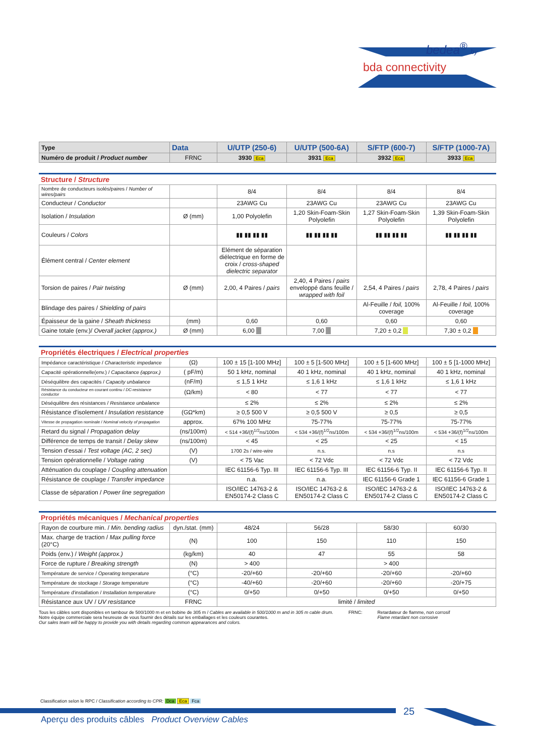bedea<sup>®</sup> by
bda connectivity
| Type | Data | U/UTP (250-6) | U/UTP (500-6A) | S/FTP (600-7) | S/FTP (1000-7A) |
| --- | --- | --- | --- | --- | --- |
| Numéro de produit / Product number | FRNC | 3930 Eca | 3931 Eca | 3932 Eca | 3933 Eca |
Structure / Structure
| Nombre de conducteurs isolés/paires / Number of wires/pairs | | 8/4 | 8/4 | 8/4 | 8/4 |
| Conducteur / Conductor | | 23AWG Cu | 23AWG Cu | 23AWG Cu | 23AWG Cu |
| Isolation / Insulation | Ø (mm) | 1,00 Polyolefin | 1,20 Skin-Foam-Skin Polyolefin | 1,27 Skin-Foam-Skin Polyolefin | 1,39 Skin-Foam-Skin Polyolefin |
| Couleurs / Colors | | ▮▮ ▮▮ ▮▮ ▮▮ | ▮▮ ▮▮ ▮▮ ▮▮ | ▮▮ ▮▮ ▮▮ ▮▮ | ▮▮ ▮▮ ▮▮ ▮▮ |
| Élément central / Center element | | Elément de séparation diélectrique en forme de croix / cross-shaped dielectric separator | | | |
| Torsion de paires / Pair twisting | Ø (mm) | 2,00, 4 Paires / pairs | 2,40, 4 Paires / pairs enveloppé dans feuille / wrapped with foil | 2,54, 4 Paires / pairs | 2,78, 4 Paires / pairs |
| Blindage des paires / Shielding of pairs | | | | Al-Feuille / foil, 100% coverage | Al-Feuille / foil, 100% coverage |
| Épaisseur de la gaine / Sheath thickness | (mm) | 0,60 | 0,60 | 0,60 | 0,60 |
| Gaine totale (env.)/ Overall jacket (approx.) | Ø (mm) | 6,00 | 7,00 | 7,20 ± 0,2 | 7,30 ± 0,2 |
Propriétés électriques / Electrical properties
| Impédance caractéristique / Characteristic impedance | (Ω) | 100 ± 15 [1-100 MHz] | 100 ± 5 [1-500 MHz] | 100 ± 5 [1-600 MHz] | 100 ± 5 [1-1000 MHz] |
| Capacité opérationnelle(env.) / Capacitance (approx.) | ( pF/m) | 50 1 kHz, nominal | 40 1 kHz, nominal | 40 1 kHz, nominal | 40 1 kHz, nominal |
| Déséquilibre des capacités / Capacity unbalance | (nF/m) | ≤ 1,5 1 kHz | ≤ 1,6 1 kHz | ≤ 1,6 1 kHz | ≤ 1,6 1 kHz |
| Résistance du conducteur en courant continu / DC-resistance conductor | (Ω/km) | < 80 | < 77 | < 77 | < 77 |
| Déséquilibre des résistances / Resistance unbalance | | ≤ 2% | ≤ 2% | ≤ 2% | ≤ 2% |
| Résistance d'isolement / Insulation resistance | (GΩ*km) | ≥ 0,5 500 V | ≥ 0,5 500 V | ≥ 0,5 | ≥ 0,5 |
| Vitesse de propagation nominale / Nominal velocity of propagation | approx. | 67% 100 MHz | 75-77% | 75-77% | 75-77% |
| Retard du signal / Propagation delay | (ns/100m) | < 514 +36/(f)<sup>1/2</sup>ns/100m | < 534 +36/(f)<sup>1/2</sup>ns/100m | < 534 +36/(f)<sup>1/2</sup>ns/100m | < 534 +36/(f)<sup>1/2</sup>ns/100m |
| Différence de temps de transit / Delay skew | (ns/100m) | < 45 | < 25 | < 25 | < 15 |
| Tension d'essai / Test voltage (AC, 2 sec) | (V) | 1700 2s / wire-wire | n.s. | n.s | n.s |
| Tension opérationnelle / Voltage rating | (V) | < 75 Vac | < 72 Vdc | < 72 Vdc | < 72 Vdc |
| Atténuation du couplage / Coupling attenuation | | IEC 61156-6 Typ. III | IEC 61156-6 Typ. III | IEC 61156-6 Typ. II | IEC 61156-6 Typ. II |
| Résistance de couplage / Transfer impedance | | n.a. | n.a. | IEC 61156-6 Grade 1 | IEC 61156-6 Grade 1 |
| Classe de séparation / Power line segregation | | ISO/IEC 14763-2 & EN50174-2 Class C | ISO/IEC 14763-2 & EN50174-2 Class C | ISO/IEC 14763-2 & EN50174-2 Class C | ISO/IEC 14763-2 & EN50174-2 Class C |
Propriétés mécaniques / Mechanical properties
| Rayon de courbure min. / Min. bending radius | dyn./stat. (mm) | 48/24 | 56/28 | 58/30 | 60/30 |
| Max. charge de traction / Max pulling force (20°C) | (N) | 100 | 150 | 110 | 150 |
| Poids (env.) / Weight (approx.) | (kg/km) | 40 | 47 | 55 | 58 |
| Force de rupture / Breaking strength | (N) | > 400 | | > 400 | |
| Température de service / Operating temperature | (°C) | -20/+60 | -20/+60 | -20/+60 | -20/+60 |
| Température de stockage / Storage temperature | (°C) | -40/+60 | -20/+60 | -20/+60 | -20/+75 |
| Température d'installation / Installation temperature | (°C) | 0/+50 | 0/+50 | 0/+50 | 0/+50 |
| Résistance aux UV / UV resistance | FRNC | limité / limited | | | |
Tous les câbles sont disponibles en tambour de 500/1000 m et en bobine de 305 m / Cables are available in 500/1000 m and in 305 m cable drum.
Notre équipe commerciale sera heureuse de vous fournir des détails sur les emballages et les couleurs courantes.
Our sales team will be happy to provide you with details regarding common appearances and colors.
FRNC: Retardateur de flamme, non corrosif
Flame retardant non corrosive
Classification selon le RPC / Classification according to CPR: Dca Eca Fca
25
Aperçu des produits câbles Product Overview Cables